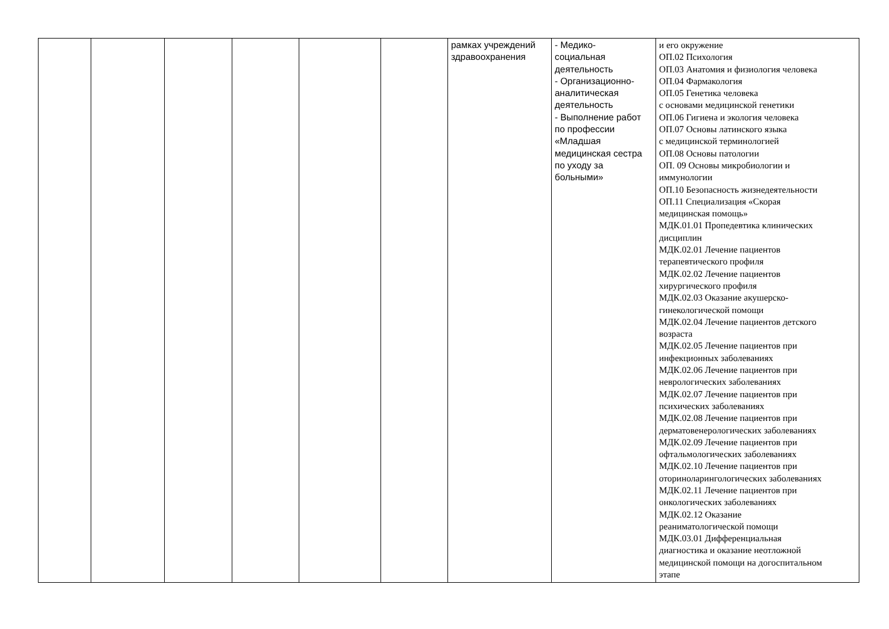| | | | | | | рамках учреждений здравоохранения | - Медико- социальная деятельность - Организационно- аналитическая деятельность - Выполнение работ по профессии «Младшая медицинская сестра по уходу за больными» | и его окружение ОП.02 Психология ОП.03 Анатомия и физиология человека ОП.04 Фармакология ОП.05 Генетика человека с основами медицинской генетики ОП.06 Гигиена и экология человека ОП.07 Основы латинского языка с медицинской терминологией ОП.08 Основы патологии ОП. 09 Основы микробиологии и иммунологии ОП.10 Безопасность жизнедеятельности ОП.11 Специализация «Скорая медицинская помощь» МДК.01.01 Пропедевтика клинических дисциплин МДК.02.01 Лечение пациентов терапевтического профиля МДК.02.02 Лечение пациентов хирургического профиля МДК.02.03 Оказание акушерско- гинекологической помощи МДК.02.04 Лечение пациентов детского возраста МДК.02.05 Лечение пациентов при инфекционных заболеваниях МДК.02.06 Лечение пациентов при неврологических заболеваниях МДК.02.07 Лечение пациентов при психических заболеваниях МДК.02.08 Лечение пациентов при дерматовенерологических заболеваниях МДК.02.09 Лечение пациентов при офтальмологических заболеваниях МДК.02.10 Лечение пациентов при оториноларингологических заболеваниях МДК.02.11 Лечение пациентов при онкологических заболеваниях МДК.02.12 Оказание реаниматологической помощи МДК.03.01 Дифференциальная диагностика и оказание неотложной медицинской помощи на догоспитальном этапе |